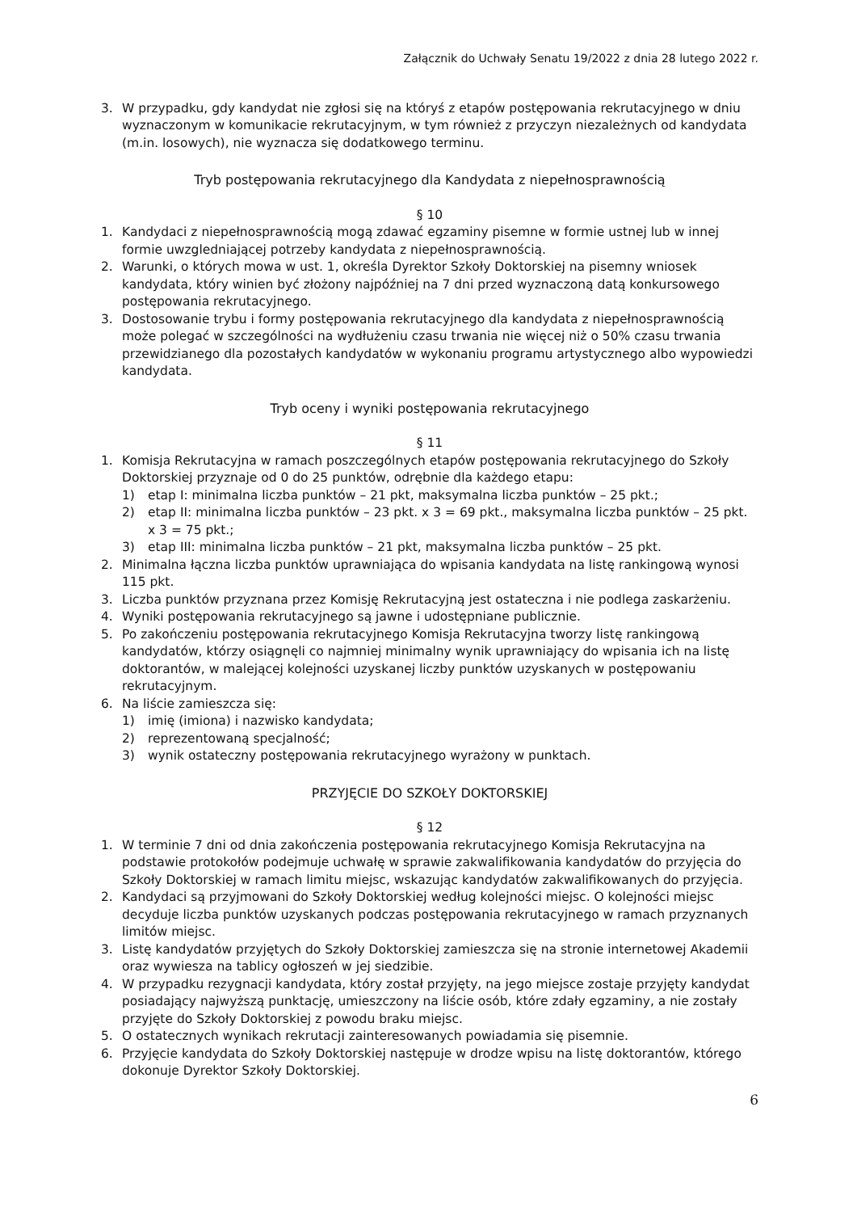Załącznik do Uchwały Senatu 19/2022 z dnia 28 lutego 2022 r.
3. W przypadku, gdy kandydat nie zgłosi się na któryś z etapów postępowania rekrutacyjnego w dniu wyznaczonym w komunikacie rekrutacyjnym, w tym również z przyczyn niezależnych od kandydata (m.in. losowych), nie wyznacza się dodatkowego terminu.
Tryb postępowania rekrutacyjnego dla Kandydata z niepełnosprawnością
§ 10
1. Kandydaci z niepełnosprawnością mogą zdawać egzaminy pisemne w formie ustnej lub w innej formie uwzgledniającej potrzeby kandydata z niepełnosprawnością.
2. Warunki, o których mowa w ust. 1, określa Dyrektor Szkoły Doktorskiej na pisemny wniosek kandydata, który winien być złożony najpóźniej na 7 dni przed wyznaczoną datą konkursowego postępowania rekrutacyjnego.
3. Dostosowanie trybu i formy postępowania rekrutacyjnego dla kandydata z niepełnosprawnością może polegać w szczególności na wydłużeniu czasu trwania nie więcej niż o 50% czasu trwania przewidzianego dla pozostałych kandydatów w wykonaniu programu artystycznego albo wypowiedzi kandydata.
Tryb oceny i wyniki postępowania rekrutacyjnego
§ 11
1. Komisja Rekrutacyjna w ramach poszczególnych etapów postępowania rekrutacyjnego do Szkoły Doktorskiej przyznaje od 0 do 25 punktów, odrębnie dla każdego etapu:
1) etap I: minimalna liczba punktów – 21 pkt, maksymalna liczba punktów – 25 pkt.;
2) etap II: minimalna liczba punktów – 23 pkt. x 3 = 69 pkt., maksymalna liczba punktów – 25 pkt. x 3 = 75 pkt.;
3) etap III: minimalna liczba punktów – 21 pkt, maksymalna liczba punktów – 25 pkt.
2. Minimalna łączna liczba punktów uprawniająca do wpisania kandydata na listę rankingową wynosi 115 pkt.
3. Liczba punktów przyznana przez Komisję Rekrutacyjną jest ostateczna i nie podlega zaskarżeniu.
4. Wyniki postępowania rekrutacyjnego są jawne i udostępniane publicznie.
5. Po zakończeniu postępowania rekrutacyjnego Komisja Rekrutacyjna tworzy listę rankingową kandydatów, którzy osiągnęli co najmniej minimalny wynik uprawniający do wpisania ich na listę doktorantów, w malejącej kolejności uzyskanej liczby punktów uzyskanych w postępowaniu rekrutacyjnym.
6. Na liście zamieszcza się:
1) imię (imiona) i nazwisko kandydata;
2) reprezentowaną specjalność;
3) wynik ostateczny postępowania rekrutacyjnego wyrażony w punktach.
PRZYJĘCIE DO SZKOŁY DOKTORSKIEJ
§ 12
1. W terminie 7 dni od dnia zakończenia postępowania rekrutacyjnego Komisja Rekrutacyjna na podstawie protokołów podejmuje uchwałę w sprawie zakwalifikowania kandydatów do przyjęcia do Szkoły Doktorskiej w ramach limitu miejsc, wskazując kandydatów zakwalifikowanych do przyjęcia.
2. Kandydaci są przyjmowani do Szkoły Doktorskiej według kolejności miejsc. O kolejności miejsc decyduje liczba punktów uzyskanych podczas postępowania rekrutacyjnego w ramach przyznanych limitów miejsc.
3. Listę kandydatów przyjętych do Szkoły Doktorskiej zamieszcza się na stronie internetowej Akademii oraz wywiesza na tablicy ogłoszeń w jej siedzibie.
4. W przypadku rezygnacji kandydata, który został przyjęty, na jego miejsce zostaje przyjęty kandydat posiadający najwyższą punktację, umieszczony na liście osób, które zdały egzaminy, a nie zostały przyjęte do Szkoły Doktorskiej z powodu braku miejsc.
5. O ostatecznych wynikach rekrutacji zainteresowanych powiadamia się pisemnie.
6. Przyjęcie kandydata do Szkoły Doktorskiej następuje w drodze wpisu na listę doktorantów, którego dokonuje Dyrektor Szkoły Doktorskiej.
6